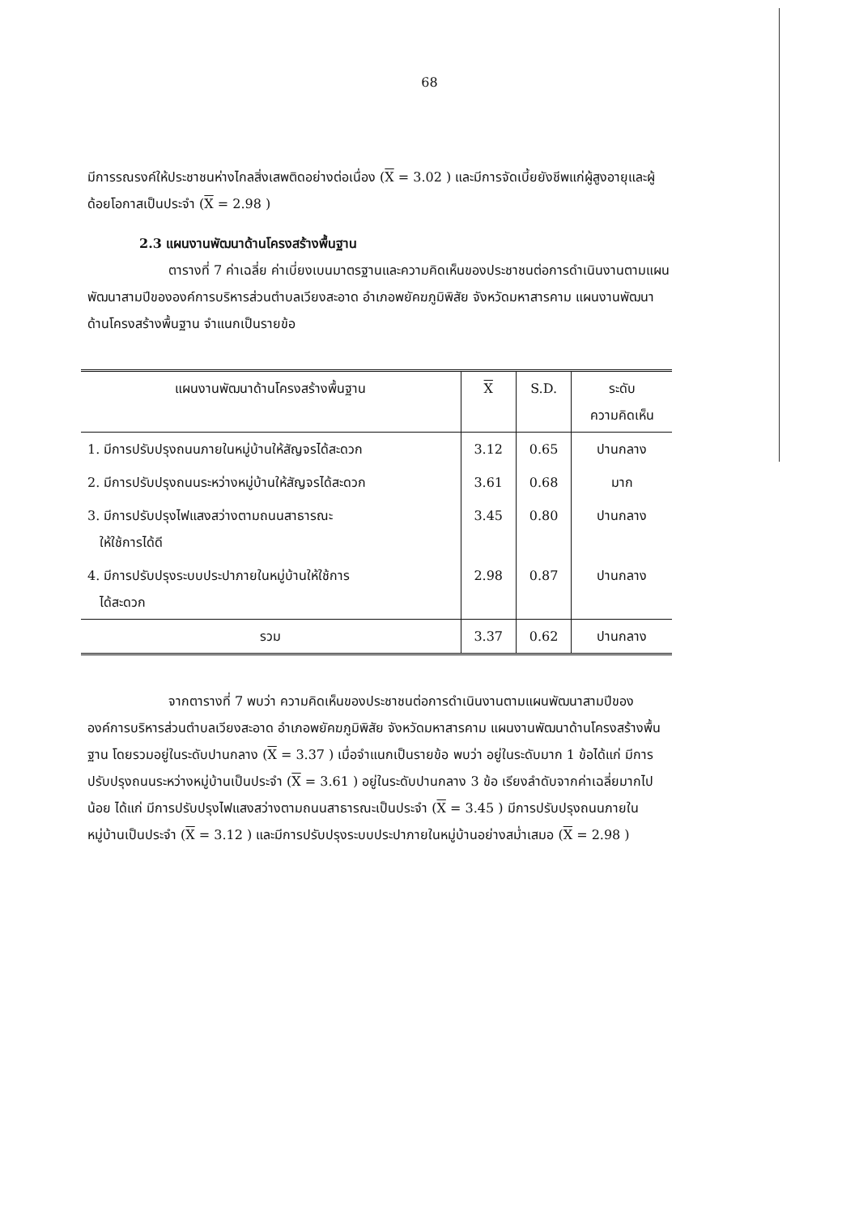68
มีการรณรงค์ให้ประชาชนห่างไกลสิ่งเสพติดอย่างต่อเนื่อง (X = 3.02 ) และมีการจัดเบี้ยยังชีพแก่ผู้สูงอายุและผู้ด้อยโอกาสเป็นประจำ (X = 2.98 )
2.3 แผนงานพัฒนาด้านโครงสร้างพื้นฐาน
ตารางที่ 7 ค่าเฉลี่ย ค่าเบี่ยงเบนมาตรฐานและความคิดเห็นของประชาชนต่อการดำเนินงานตามแผนพัฒนาสามปีขององค์การบริหารส่วนตำบลเวียงสะอาด อำเภอพยัคฆภูมิพิสัย จังหวัดมหาสารคาม แผนงานพัฒนาด้านโครงสร้างพื้นฐาน จำแนกเป็นรายข้อ
| แผนงานพัฒนาด้านโครงสร้างพื้นฐาน | X | S.D. | ระดับ ความคิดเห็น |
| --- | --- | --- | --- |
| 1. มีการปรับปรุงถนนภายในหมู่บ้านให้สัญจรได้สะดวก | 3.12 | 0.65 | ปานกลาง |
| 2. มีการปรับปรุงถนนระหว่างหมู่บ้านให้สัญจรได้สะดวก | 3.61 | 0.68 | มาก |
| 3. มีการปรับปรุงไฟแสงสว่างตามถนนสาธารณะ ให้ใช้การได้ดี | 3.45 | 0.80 | ปานกลาง |
| 4. มีการปรับปรุงระบบประปาภายในหมู่บ้านให้ใช้การ ได้สะดวก | 2.98 | 0.87 | ปานกลาง |
| รวม | 3.37 | 0.62 | ปานกลาง |
จากตารางที่ 7 พบว่า ความคิดเห็นของประชาชนต่อการดำเนินงานตามแผนพัฒนาสามปีขององค์การบริหารส่วนตำบลเวียงสะอาด อำเภอพยัคฆภูมิพิสัย จังหวัดมหาสารคาม แผนงานพัฒนาด้านโครงสร้างพื้นฐาน โดยรวมอยู่ในระดับปานกลาง (X = 3.37 ) เมื่อจำแนกเป็นรายข้อ พบว่า อยู่ในระดับมาก 1 ข้อได้แก่ มีการปรับปรุงถนนระหว่างหมู่บ้านเป็นประจำ (X = 3.61 ) อยู่ในระดับปานกลาง 3 ข้อ เรียงลำดับจากค่าเฉลี่ยมากไปน้อย ได้แก่ มีการปรับปรุงไฟแสงสว่างตามถนนสาธารณะเป็นประจำ (X = 3.45 ) มีการปรับปรุงถนนภายในหมู่บ้านเป็นประจำ (X = 3.12 ) และมีการปรับปรุงระบบประปาภายในหมู่บ้านอย่างสม่ำเสมอ (X = 2.98 )